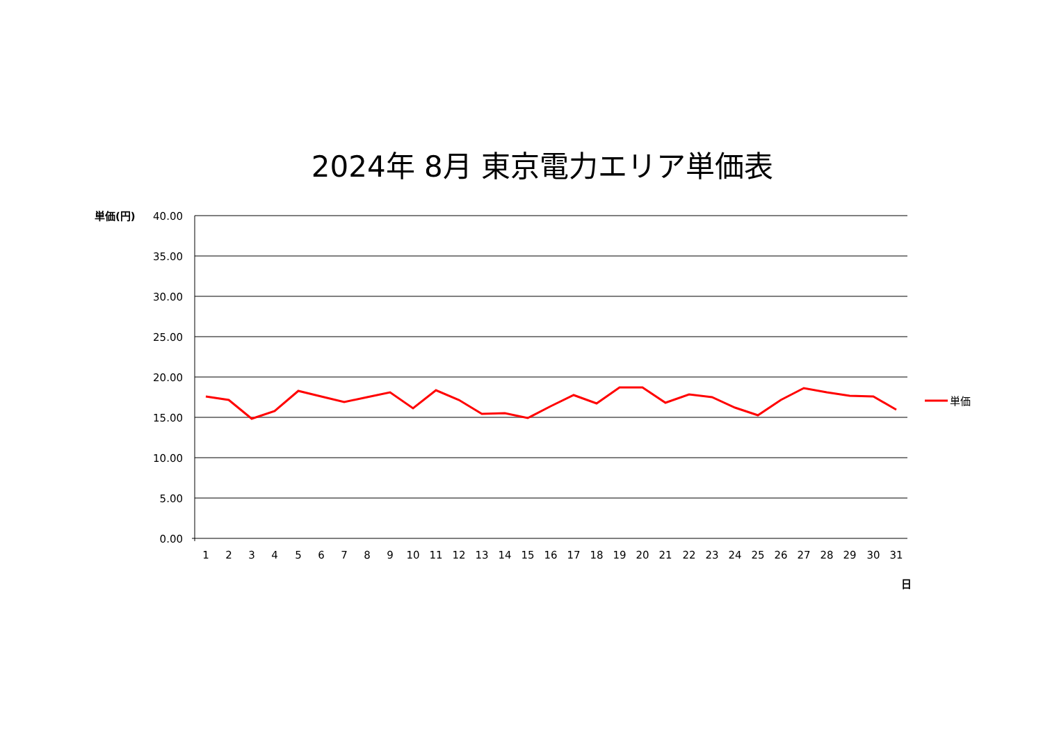2024年 8月 東京電力エリア単価表
40.00
35.00
30.00
25.00
20.00
15.00
10.00
5.00
0.00
単価(円)
1
2
3
4
5
6
7
8
9
10
11
12
13
14
15
16
17
18
19
20
21
22
23
24
25
26
27
28
29
30
31
日
単価